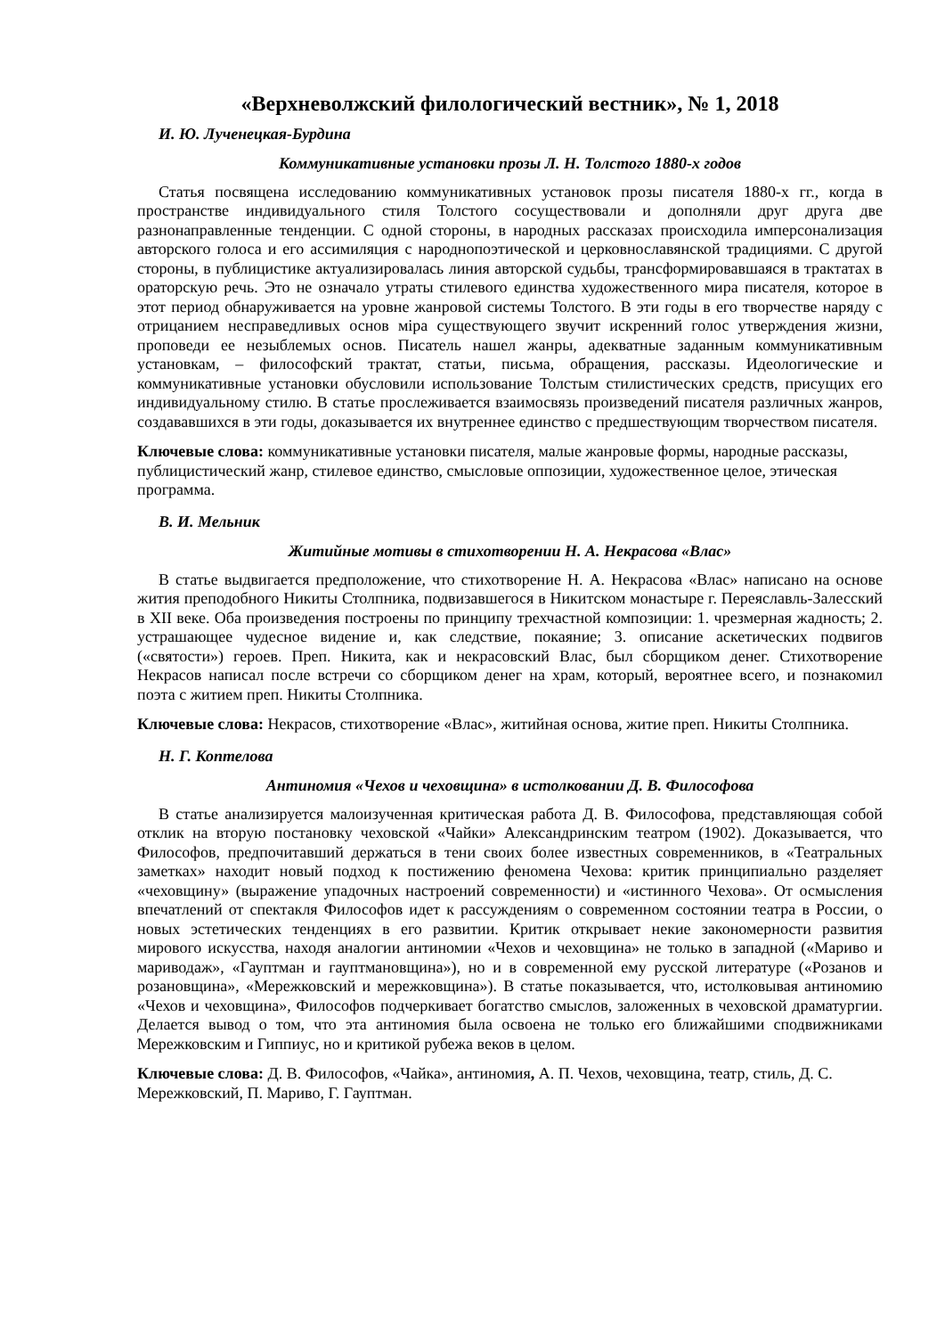«Верхневолжский филологический вестник», № 1, 2018
И. Ю. Лученецкая-Бурдина
Коммуникативные установки прозы Л. Н. Толстого 1880-х годов
Статья посвящена исследованию коммуникативных установок прозы писателя 1880-х гг., когда в пространстве индивидуального стиля Толстого сосуществовали и дополняли друг друга две разнонаправленные тенденции. С одной стороны, в народных рассказах происходила имперсонализация авторского голоса и его ассимиляция с народнопоэтической и церковнославянской традициями. С другой стороны, в публицистике актуализировалась линия авторской судьбы, трансформировавшаяся в трактатах в ораторскую речь. Это не означало утраты стилевого единства художественного мира писателя, которое в этот период обнаруживается на уровне жанровой системы Толстого. В эти годы в его творчестве наряду с отрицанием несправедливых основ міра существующего звучит искренний голос утверждения жизни, проповеди ее незыблемых основ. Писатель нашел жанры, адекватные заданным коммуникативным установкам, – философский трактат, статьи, письма, обращения, рассказы. Идеологические и коммуникативные установки обусловили использование Толстым стилистических средств, присущих его индивидуальному стилю. В статье прослеживается взаимосвязь произведений писателя различных жанров, создававшихся в эти годы, доказывается их внутреннее единство с предшествующим творчеством писателя.
Ключевые слова: коммуникативные установки писателя, малые жанровые формы, народные рассказы, публицистический жанр, стилевое единство, смысловые оппозиции, художественное целое, этическая программа.
В. И. Мельник
Житийные мотивы в стихотворении Н. А. Некрасова «Влас»
В статье выдвигается предположение, что стихотворение Н. А. Некрасова «Влас» написано на основе жития преподобного Никиты Столпника, подвизавшегося в Никитском монастыре г. Переяславль-Залесский в XII веке. Оба произведения построены по принципу трехчастной композиции: 1. чрезмерная жадность; 2. устрашающее чудесное видение и, как следствие, покаяние; 3. описание аскетических подвигов («святости») героев. Преп. Никита, как и некрасовский Влас, был сборщиком денег. Стихотворение Некрасов написал после встречи со сборщиком денег на храм, который, вероятнее всего, и познакомил поэта с житием преп. Никиты Столпника.
Ключевые слова: Некрасов, стихотворение «Влас», житийная основа, житие преп. Никиты Столпника.
Н. Г. Коптелова
Антиномия «Чехов и чеховщина» в истолковании Д. В. Философова
В статье анализируется малоизученная критическая работа Д. В. Философова, представляющая собой отклик на вторую постановку чеховской «Чайки» Александринским театром (1902). Доказывается, что Философов, предпочитавший держаться в тени своих более известных современников, в «Театральных заметках» находит новый подход к постижению феномена Чехова: критик принципиально разделяет «чеховщину» (выражение упадочных настроений современности) и «истинного Чехова». От осмысления впечатлений от спектакля Философов идет к рассуждениям о современном состоянии театра в России, о новых эстетических тенденциях в его развитии. Критик открывает некие закономерности развития мирового искусства, находя аналогии антиномии «Чехов и чеховщина» не только в западной («Мариво и мариводаж», «Гауптман и гауптмановщина»), но и в современной ему русской литературе («Розанов и розановщина», «Мережковский и мережковщина»). В статье показывается, что, истолковывая антиномию «Чехов и чеховщина», Философов подчеркивает богатство смыслов, заложенных в чеховской драматургии. Делается вывод о том, что эта антиномия была освоена не только его ближайшими сподвижниками Мережковским и Гиппиус, но и критикой рубежа веков в целом.
Ключевые слова: Д. В. Философов, «Чайка», антиномия, А. П. Чехов, чеховщина, театр, стиль, Д. С. Мережковский, П. Мариво, Г. Гауптман.